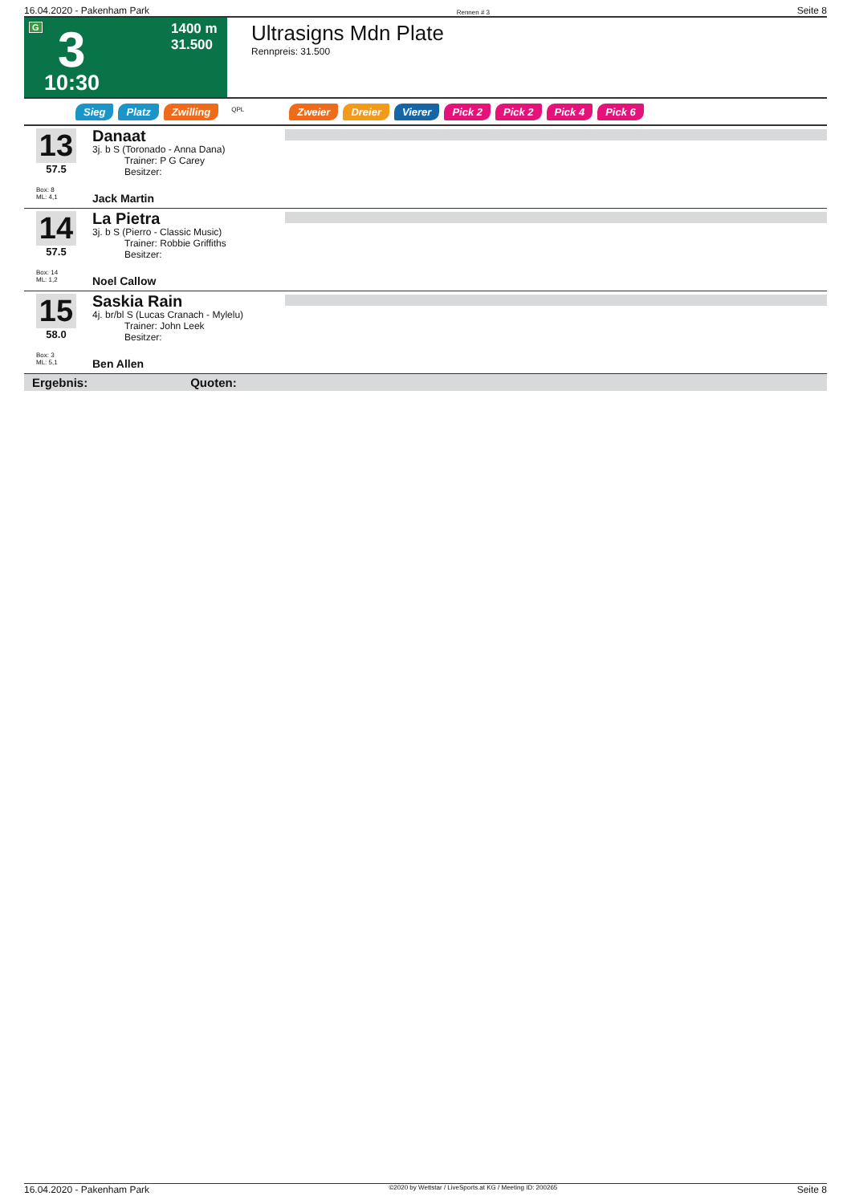16.04.2020 - Pakenham Park Rennen # 3 Seite 8
G 3
10:30
1400 m
31.500
Ultrasigns Mdn Plate
Rennpreis: 31.500
Sieg Platz Zwilling QPL Zweier Dreier Vierer Pick 2 Pick 2 Pick 4 Pick 6
13
57.5
Box: 8
ML: 4,1
Danaat
3j. b S (Toronado - Anna Dana)
Trainer: P G Carey
Besitzer:
Jack Martin
14
57.5
Box: 14
ML: 1,2
La Pietra
3j. b S (Pierro - Classic Music)
Trainer: Robbie Griffiths
Besitzer:
Noel Callow
15
58.0
Box: 3
ML: 5,1
Saskia Rain
4j. br/bl S (Lucas Cranach - Mylelu)
Trainer: John Leek
Besitzer:
Ben Allen
Ergebnis: Quoten:
16.04.2020 - Pakenham Park ©2020 by Wettstar / LiveSports.at KG / Meeting ID: 200265 Seite 8